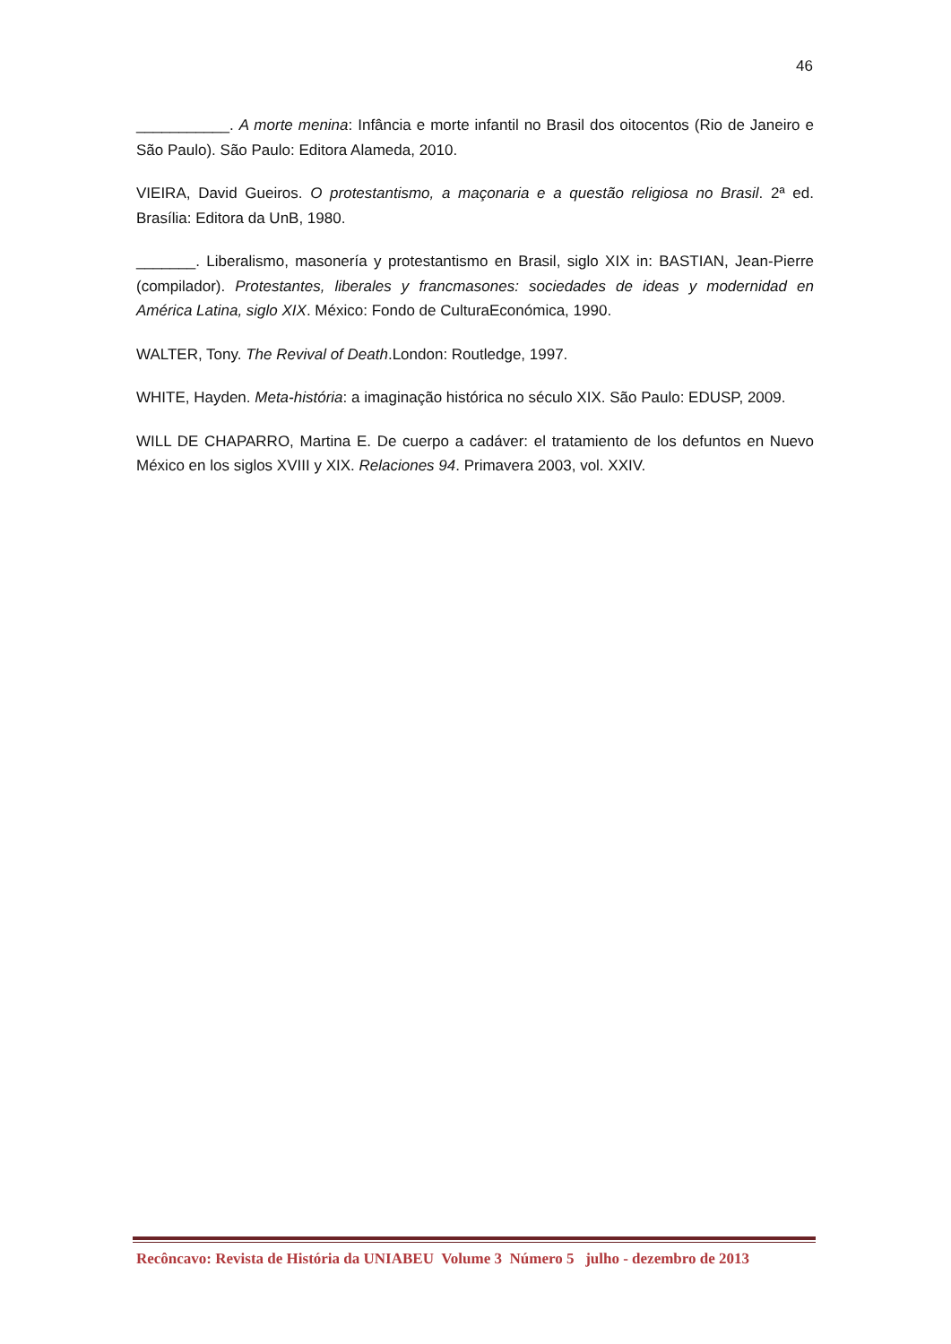46
___________. A morte menina: Infância e morte infantil no Brasil dos oitocentos (Rio de Janeiro e São Paulo). São Paulo: Editora Alameda, 2010.
VIEIRA, David Gueiros. O protestantismo, a maçonaria e a questão religiosa no Brasil. 2ª ed. Brasília: Editora da UnB, 1980.
_______. Liberalismo, masonería y protestantismo en Brasil, siglo XIX in: BASTIAN, Jean-Pierre (compilador). Protestantes, liberales y francmasones: sociedades de ideas y modernidad en América Latina, siglo XIX. México: Fondo de CulturaEconómica, 1990.
WALTER, Tony. The Revival of Death.London: Routledge, 1997.
WHITE, Hayden. Meta-história: a imaginação histórica no século XIX. São Paulo: EDUSP, 2009.
WILL DE CHAPARRO, Martina E. De cuerpo a cadáver: el tratamiento de los defuntos en Nuevo México en los siglos XVIII y XIX. Relaciones 94. Primavera 2003, vol. XXIV.
Recôncavo: Revista de História da UNIABEU Volume 3 Número 5 julho - dezembro de 2013